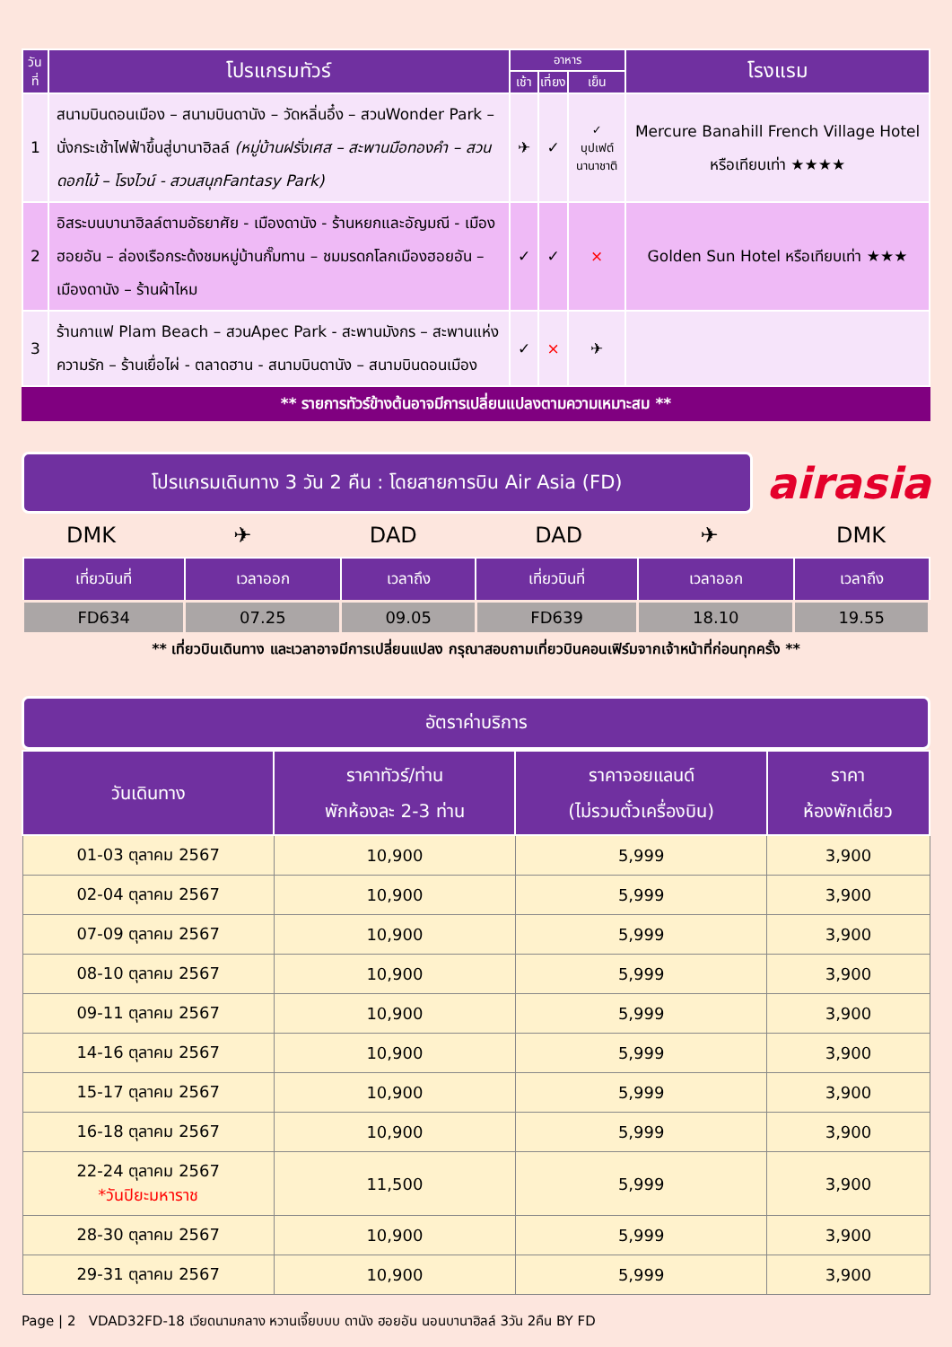| วันที่ | โปรแกรมทัวร์ | อาหาร | | | โรงแรม |
| --- | --- | --- | --- | --- | --- |
| | | เช้า | เที่ยง | เย็น | |
| 1 | สนามบินดอนเมือง – สนามบินดานัง – วัดหลิ่นอึ๋ง – สวนWonder Park – นั่งกระเช้าไฟฟ้าขึ้นสู่บานาฮิลล์ (หมู่บ้านฝรั่งเศส – สะพานมือทองคำ – สวนดอกไม้ – โรงไวน์ - สวนสนุกFantasy Park) | ✈ | ✓ | ✓ บุปเฟต์ นานาชาติ | Mercure Banahill French Village Hotel หรือเทียบเท่า ★★★★ |
| 2 | อิสระบนบานาฮิลล์ตามอัธยาศัย - เมืองดานัง - ร้านหยกและอัญมณี - เมืองฮอยอัน – ล่องเรือกระด้งชมหมู่บ้านกั๊มทาน – ชมมรดกโลกเมืองฮอยอัน – เมืองดานัง – ร้านผ้าไหม | ✓ | ✓ | × | Golden Sun Hotel หรือเทียบเท่า ★★★ |
| 3 | ร้านกาแฟ Plam Beach – สวนApec Park - สะพานมังกร – สะพานแห่งความรัก – ร้านเยื่อไผ่ - ตลาดฮาน - สนามบินดานัง – สนามบินดอนเมือง | ✓ | × | ✈ | |
** รายการทัวร์ข้างต้นอาจมีการเปลี่ยนแปลงตามความเหมาะสม **
โปรแกรมเดินทาง 3 วัน 2 คืน : โดยสายการบิน Air Asia (FD)
airasia
DMK ✈ DAD DAD ✈ DMK
| เที่ยวบินที่ | เวลาออก | เวลาถึง | เที่ยวบินที่ | เวลาออก | เวลาถึง |
| --- | --- | --- | --- | --- | --- |
| FD634 | 07.25 | 09.05 | FD639 | 18.10 | 19.55 |
** เที่ยวบินเดินทาง และเวลาอาจมีการเปลี่ยนแปลง กรุณาสอบถามเที่ยวบินคอนเฟิร์มจากเจ้าหน้าที่ก่อนทุกครั้ง **
อัตราค่าบริการ
| วันเดินทาง | ราคาทัวร์/ท่าน พักห้องละ 2-3 ท่าน | ราคาจอยแลนด์ (ไม่รวมตั๋วเครื่องบิน) | ราคา ห้องพักเดี่ยว |
| --- | --- | --- | --- |
| 01-03 ตุลาคม 2567 | 10,900 | 5,999 | 3,900 |
| 02-04 ตุลาคม 2567 | 10,900 | 5,999 | 3,900 |
| 07-09 ตุลาคม 2567 | 10,900 | 5,999 | 3,900 |
| 08-10 ตุลาคม 2567 | 10,900 | 5,999 | 3,900 |
| 09-11 ตุลาคม 2567 | 10,900 | 5,999 | 3,900 |
| 14-16 ตุลาคม 2567 | 10,900 | 5,999 | 3,900 |
| 15-17 ตุลาคม 2567 | 10,900 | 5,999 | 3,900 |
| 16-18 ตุลาคม 2567 | 10,900 | 5,999 | 3,900 |
| 22-24 ตุลาคม 2567 *วันปิยะมหาราช | 11,500 | 5,999 | 3,900 |
| 28-30 ตุลาคม 2567 | 10,900 | 5,999 | 3,900 |
| 29-31 ตุลาคม 2567 | 10,900 | 5,999 | 3,900 |
Page | 2 VDAD32FD-18 เวียดนามกลาง หวานเจี๊ยบบบ ดานัง ฮอยอัน นอนบานาฮิลล์ 3วัน 2คืน BY FD